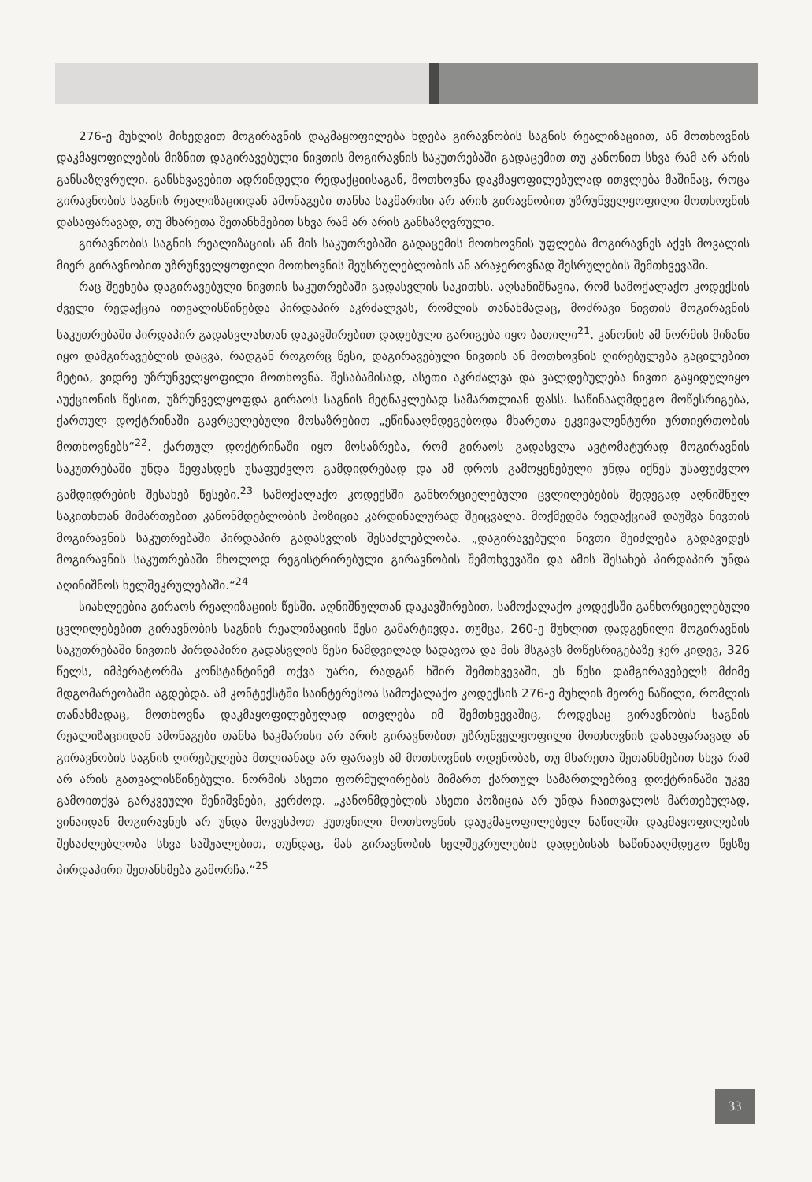276-ე მუხლის მიხედვით მოგირავნის დაკმაყოფილება ხდება გირავნობის საგნის რეალიზაციით, ან მოთხოვნის დაკმაყოფილების მიზნით დაგირავებული ნივთის მოგირავნის საკუთრებაში გადაცემით თუ კანონით სხვა რამ არ არის განსაზღვრული. განსხვავებით ადრინდელი რედაქციისაგან, მოთხოვნა დაკმაყოფილებულად ითვლება მაშინაც, როცა გირავნობის საგნის რეალიზაციიდან ამონაგები თანხა საკმარისი არ არის გირავნობით უზრუნველყოფილი მოთხოვნის დასაფარავად, თუ მხარეთა შეთანხმებით სხვა რამ არ არის განსაზღვრული.
გირავნობის საგნის რეალიზაციის ან მის საკუთრებაში გადაცემის მოთხოვნის უფლება მოგირავნეს აქვს მოვალის მიერ გირავნობით უზრუნველყოფილი მოთხოვნის შეუსრულებლობის ან არაჯეროვნად შესრულების შემთხვევაში.
რაც შეეხება დაგირავებული ნივთის საკუთრებაში გადასვლის საკითხს. აღსანიშნავია, რომ სამოქალაქო კოდექსის ძველი რედაქცია ითვალისწინებდა პირდაპირ აკრძალვას, რომლის თანახმადაც, მოძრავი ნივთის მოგირავნის საკუთრებაში პირდაპირ გადასვლასთან დაკავშირებით დადებული გარიგება იყო ბათილი<sup>21</sup>. კანონის ამ ნორმის მიზანი იყო დამგირავებლის დაცვა, რადგან როგორც წესი, დაგირავებული ნივთის ან მოთხოვნის ღირებულება გაცილებით მეტია, ვიდრე უზრუნველყოფილი მოთხოვნა. შესაბამისად, ასეთი აკრძალვა და ვალდებულება ნივთი გაყიდულიყო აუქციონის წესით, უზრუნველყოფდა გირაოს საგნის მეტნაკლებად სამართლიან ფასს. საწინააღმდეგო მოწესრიგება, ქართულ დოქტრინაში გავრცელებული მოსაზრებით „ეწინააღმდეგებოდა მხარეთა ეკვივალენტური ურთიერთობის მოთხოვნებს“<sup>22</sup>. ქართულ დოქტრინაში იყო მოსაზრება, რომ გირაოს გადასვლა ავტომატურად მოგირავნის საკუთრებაში უნდა შეფასდეს უსაფუძვლო გამდიდრებად და ამ დროს გამოყენებული უნდა იქნეს უსაფუძვლო გამდიდრების შესახებ წესები.<sup>23</sup> სამოქალაქო კოდექსში განხორციელებული ცვლილებების შედეგად აღნიშნულ საკითხთან მიმართებით კანონმდებლობის პოზიცია კარდინალურად შეიცვალა. მოქმედმა რედაქციამ დაუშვა ნივთის მოგირავნის საკუთრებაში პირდაპირ გადასვლის შესაძლებლობა. „დაგირავებული ნივთი შეიძლება გადავიდეს მოგირავნის საკუთრებაში მხოლოდ რეგისტრირებული გირავნობის შემთხვევაში და ამის შესახებ პირდაპირ უნდა აღინიშნოს ხელშეკრულებაში.“<sup>24</sup>
სიახლეებია გირაოს რეალიზაციის წესში. აღნიშნულთან დაკავშირებით, სამოქალაქო კოდექსში განხორციელებული ცვლილებებით გირავნობის საგნის რეალიზაციის წესი გამარტივდა. თუმცა, 260-ე მუხლით დადგენილი მოგირავნის საკუთრებაში ნივთის პირდაპირი გადასვლის წესი ნამდვილად სადავოა და მის მსგავს მოწესრიგებაზე ჯერ კიდევ, 326 წელს, იმპერატორმა კონსტანტინემ თქვა უარი, რადგან ხშირ შემთხვევაში, ეს წესი დამგირავებელს მძიმე მდგომარეობაში აგდებდა. ამ კონტექსტში საინტერესოა სამოქალაქო კოდექსის 276-ე მუხლის მეორე ნაწილი, რომლის თანახმადაც, მოთხოვნა დაკმაყოფილებულად ითვლება იმ შემთხვევაშიც, როდესაც გირავნობის საგნის რეალიზაციიდან ამონაგები თანხა საკმარისი არ არის გირავნობით უზრუნველყოფილი მოთხოვნის დასაფარავად ან გირავნობის საგნის ღირებულება მთლიანად არ ფარავს ამ მოთხოვნის ოდენობას, თუ მხარეთა შეთანხმებით სხვა რამ არ არის გათვალისწინებული. ნორმის ასეთი ფორმულირების მიმართ ქართულ სამართლებრივ დოქტრინაში უკვე გამოითქვა გარკვეული შენიშვნები, კერძოდ. „კანონმდებლის ასეთი პოზიცია არ უნდა ჩაითვალოს მართებულად, ვინაიდან მოგირავნეს არ უნდა მოვუსპოთ კუთვნილი მოთხოვნის დაუკმაყოფილებელ ნაწილში დაკმაყოფილების შესაძლებლობა სხვა საშუალებით, თუნდაც, მას გირავნობის ხელშეკრულების დადებისას საწინააღმდეგო წესზე პირდაპირი შეთანხმება გამორჩა.“<sup>25</sup>
33